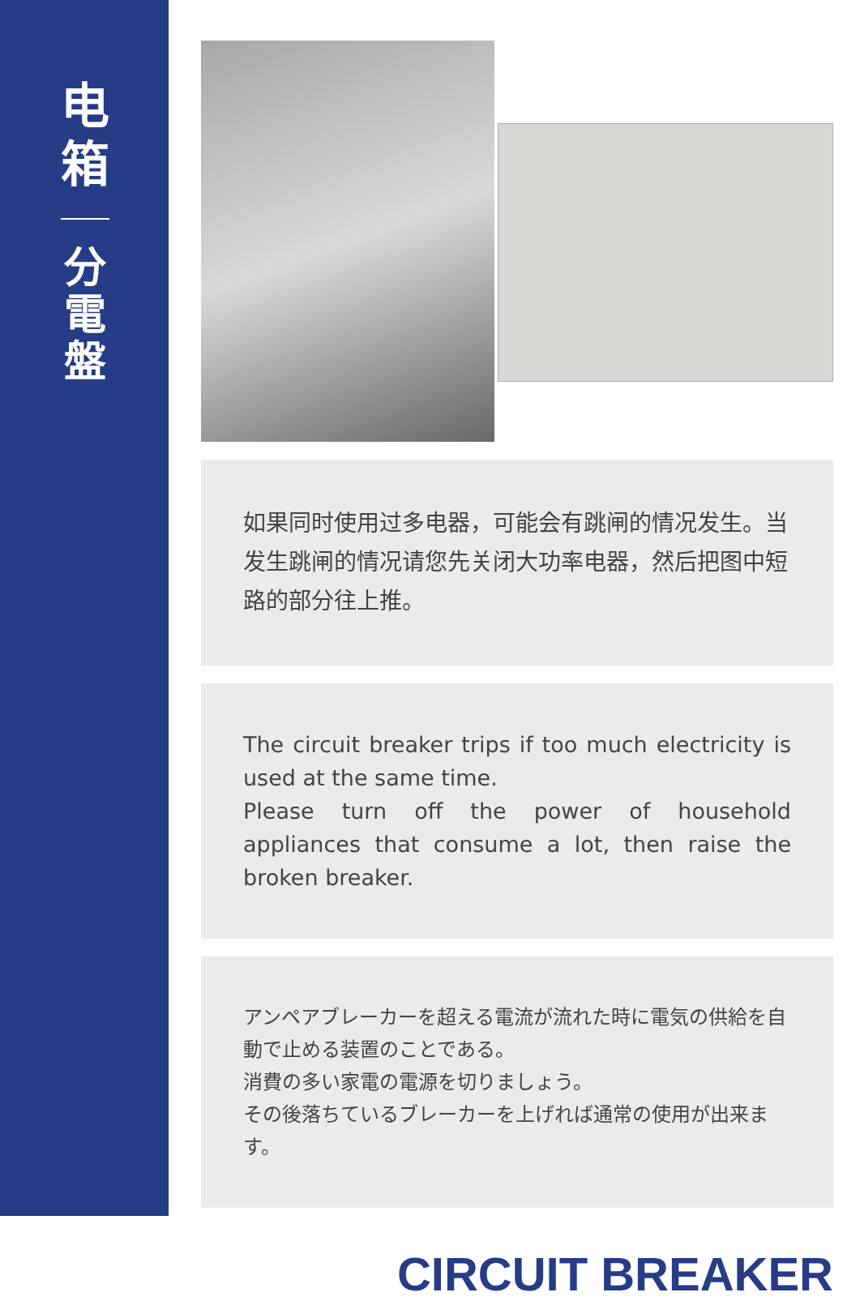电
箱
分
電
盤
如果同时使用过多电器，可能会有跳闸的情况发生。当发生跳闸的情况请您先关闭大功率电器，然后把图中短路的部分往上推。
The circuit breaker trips if too much electricity is used at the same time.
Please turn off the power of household appliances that consume a lot, then raise the broken breaker.
アンペアブレーカーを超える電流が流れた時に電気の供給を自動で止める装置のことである。
消費の多い家電の電源を切りましょう。
その後落ちているブレーカーを上げれば通常の使用が出来ます。
CIRCUIT BREAKER